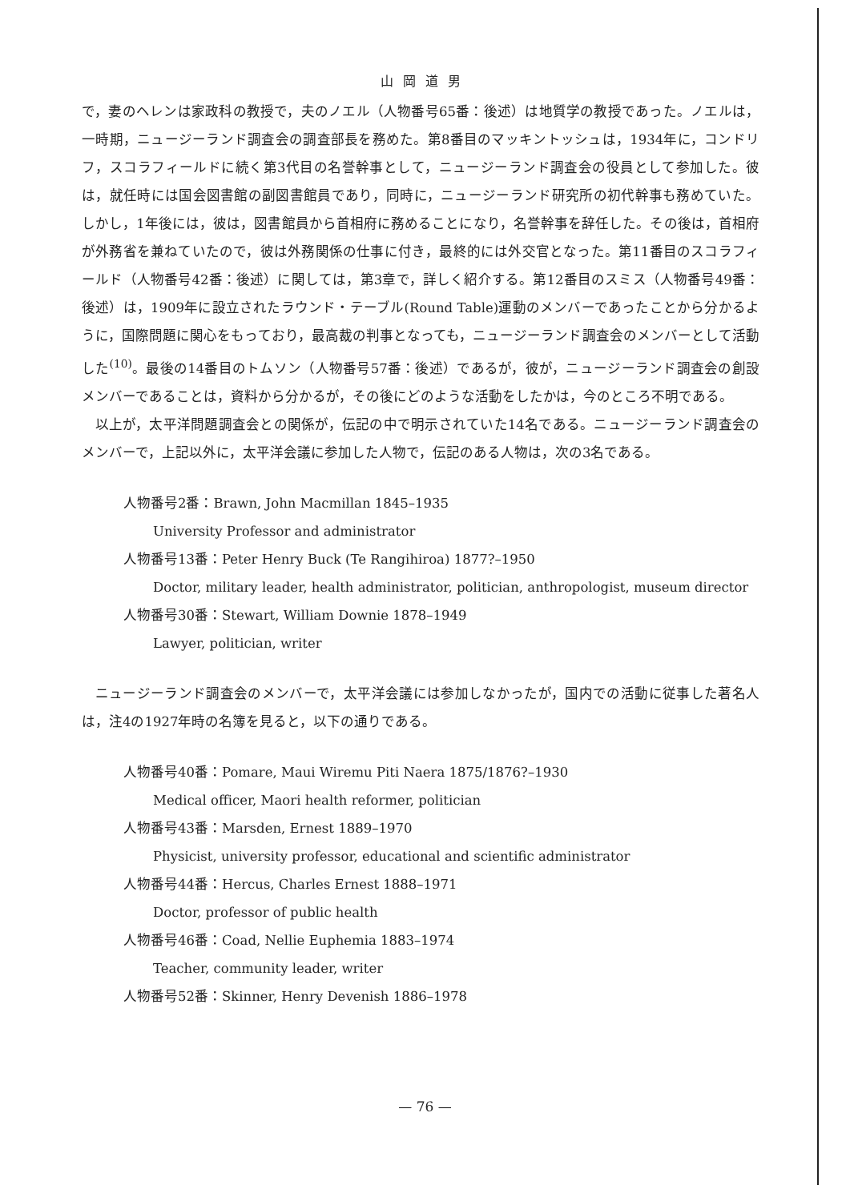山岡道男
で，妻のヘレンは家政科の教授で，夫のノエル（人物番号65番：後述）は地質学の教授であった。ノエルは，一時期，ニュージーランド調査会の調査部長を務めた。第8番目のマッキントッシュは，1934年に，コンドリフ，スコラフィールドに続く第3代目の名誉幹事として，ニュージーランド調査会の役員として参加した。彼は，就任時には国会図書館の副図書館員であり，同時に，ニュージーランド研究所の初代幹事も務めていた。しかし，1年後には，彼は，図書館員から首相府に務めることになり，名誉幹事を辞任した。その後は，首相府が外務省を兼ねていたので，彼は外務関係の仕事に付き，最終的には外交官となった。第11番目のスコラフィールド（人物番号42番：後述）に関しては，第3章で，詳しく紹介する。第12番目のスミス（人物番号49番：後述）は，1909年に設立されたラウンド・テーブル(Round Table)運動のメンバーであったことから分かるように，国際問題に関心をもっており，最高裁の判事となっても，ニュージーランド調査会のメンバーとして活動した<sup>(10)</sup>。最後の14番目のトムソン（人物番号57番：後述）であるが，彼が，ニュージーランド調査会の創設メンバーであることは，資料から分かるが，その後にどのような活動をしたかは，今のところ不明である。
以上が，太平洋問題調査会との関係が，伝記の中で明示されていた14名である。ニュージーランド調査会のメンバーで，上記以外に，太平洋会議に参加した人物で，伝記のある人物は，次の3名である。
人物番号2番：Brawn, John Macmillan 1845–1935
University Professor and administrator
人物番号13番：Peter Henry Buck (Te Rangihiroa) 1877?–1950
Doctor, military leader, health administrator, politician, anthropologist, museum director
人物番号30番：Stewart, William Downie 1878–1949
Lawyer, politician, writer
ニュージーランド調査会のメンバーで，太平洋会議には参加しなかったが，国内での活動に従事した著名人は，注4の1927年時の名簿を見ると，以下の通りである。
人物番号40番：Pomare, Maui Wiremu Piti Naera 1875/1876?–1930
Medical officer, Maori health reformer, politician
人物番号43番：Marsden, Ernest 1889–1970
Physicist, university professor, educational and scientific administrator
人物番号44番：Hercus, Charles Ernest 1888–1971
Doctor, professor of public health
人物番号46番：Coad, Nellie Euphemia 1883–1974
Teacher, community leader, writer
人物番号52番：Skinner, Henry Devenish 1886–1978
— 76 —